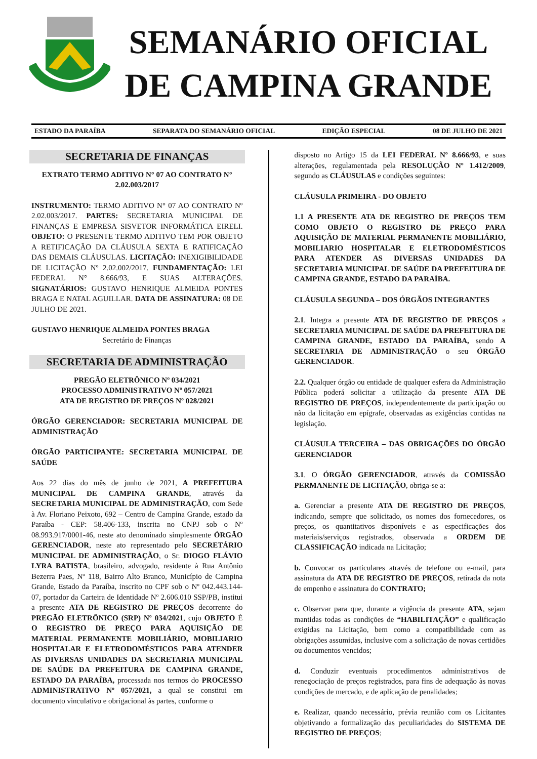SEMANÁRIO OFICIAL
DE CAMPINA GRANDE
ESTADO DA PARAÍBA SEPARATA DO SEMANÁRIO OFICIAL EDIÇÃO ESPECIAL 08 DE JULHO DE 2021
SECRETARIA DE FINANÇAS
EXTRATO TERMO ADITIVO N° 07 AO CONTRATO N° 2.02.003/2017
INSTRUMENTO: TERMO ADITIVO N° 07 AO CONTRATO Nº 2.02.003/2017. PARTES: SECRETARIA MUNICIPAL DE FINANÇAS E EMPRESA SISVETOR INFORMÁTICA EIRELI. OBJETO: O PRESENTE TERMO ADITIVO TEM POR OBJETO A RETIFICAÇÃO DA CLÁUSULA SEXTA E RATIFICAÇÃO DAS DEMAIS CLÁUSULAS. LICITAÇÃO: INEXIGIBILIDADE DE LICITAÇÃO Nº 2.02.002/2017. FUNDAMENTAÇÃO: LEI FEDERAL N° 8.666/93, E SUAS ALTERAÇÕES. SIGNATÁRIOS: GUSTAVO HENRIQUE ALMEIDA PONTES BRAGA E NATAL AGUILLAR. DATA DE ASSINATURA: 08 DE JULHO DE 2021.
GUSTAVO HENRIQUE ALMEIDA PONTES BRAGA
Secretário de Finanças
SECRETARIA DE ADMINISTRAÇÃO
PREGÃO ELETRÔNICO Nº 034/2021
PROCESSO ADMINISTRATIVO Nº 057/2021
ATA DE REGISTRO DE PREÇOS Nº 028/2021
ÓRGÃO GERENCIADOR: SECRETARIA MUNICIPAL DE ADMINISTRAÇÃO
ÓRGÃO PARTICIPANTE: SECRETARIA MUNICIPAL DE SAÚDE
Aos 22 dias do mês de junho de 2021, A PREFEITURA MUNICIPAL DE CAMPINA GRANDE, através da SECRETARIA MUNICIPAL DE ADMINISTRAÇÃO, com Sede à Av. Floriano Peixoto, 692 – Centro de Campina Grande, estado da Paraíba - CEP: 58.406-133, inscrita no CNPJ sob o Nº 08.993.917/0001-46, neste ato denominado simplesmente ÓRGÃO GERENCIADOR, neste ato representado pelo SECRETÁRIO MUNICIPAL DE ADMINISTRAÇÃO, o Sr. DIOGO FLÁVIO LYRA BATISTA, brasileiro, advogado, residente à Rua Antônio Bezerra Paes, Nº 118, Bairro Alto Branco, Município de Campina Grande, Estado da Paraíba, inscrito no CPF sob o Nº 042.443.144-07, portador da Carteira de Identidade Nº 2.606.010 SSP/PB, institui a presente ATA DE REGISTRO DE PREÇOS decorrente do PREGÃO ELETRÔNICO (SRP) Nº 034/2021, cujo OBJETO É O REGISTRO DE PREÇO PARA AQUISIÇÃO DE MATERIAL PERMANENTE MOBILIÁRIO, MOBILIARIO HOSPITALAR E ELETRODOMÉSTICOS PARA ATENDER AS DIVERSAS UNIDADES DA SECRETARIA MUNICIPAL DE SAÚDE DA PREFEITURA DE CAMPINA GRANDE, ESTADO DA PARAÍBA, processada nos termos do PROCESSO ADMINISTRATIVO Nº 057/2021, a qual se constitui em documento vinculativo e obrigacional às partes, conforme o
disposto no Artigo 15 da LEI FEDERAL Nº 8.666/93, e suas alterações, regulamentada pela RESOLUÇÃO Nº 1.412/2009, segundo as CLÁUSULAS e condições seguintes:
CLÁUSULA PRIMEIRA - DO OBJETO
1.1 A PRESENTE ATA DE REGISTRO DE PREÇOS TEM COMO OBJETO O REGISTRO DE PREÇO PARA AQUISIÇÃO DE MATERIAL PERMANENTE MOBILIÁRIO, MOBILIARIO HOSPITALAR E ELETRODOMÉSTICOS PARA ATENDER AS DIVERSAS UNIDADES DA SECRETARIA MUNICIPAL DE SAÚDE DA PREFEITURA DE CAMPINA GRANDE, ESTADO DA PARAÍBA.
CLÁUSULA SEGUNDA – DOS ÓRGÃOS INTEGRANTES
2.1. Integra a presente ATA DE REGISTRO DE PREÇOS a SECRETARIA MUNICIPAL DE SAÚDE DA PREFEITURA DE CAMPINA GRANDE, ESTADO DA PARAÍBA, sendo A SECRETARIA DE ADMINISTRAÇÃO o seu ÓRGÃO GERENCIADOR.
2.2. Qualquer órgão ou entidade de qualquer esfera da Administração Pública poderá solicitar a utilização da presente ATA DE REGISTRO DE PREÇOS, independentemente da participação ou não da licitação em epígrafe, observadas as exigências contidas na legislação.
CLÁUSULA TERCEIRA – DAS OBRIGAÇÕES DO ÓRGÃO GERENCIADOR
3.1. O ÓRGÃO GERENCIADOR, através da COMISSÃO PERMANENTE DE LICITAÇÃO, obriga-se a:
a. Gerenciar a presente ATA DE REGISTRO DE PREÇOS, indicando, sempre que solicitado, os nomes dos fornecedores, os preços, os quantitativos disponíveis e as especificações dos materiais/serviços registrados, observada a ORDEM DE CLASSIFICAÇÃO indicada na Licitação;
b. Convocar os particulares através de telefone ou e-mail, para assinatura da ATA DE REGISTRO DE PREÇOS, retirada da nota de empenho e assinatura do CONTRATO;
c. Observar para que, durante a vigência da presente ATA, sejam mantidas todas as condições de “HABILITAÇÃO” e qualificação exigidas na Licitação, bem como a compatibilidade com as obrigações assumidas, inclusive com a solicitação de novas certidões ou documentos vencidos;
d. Conduzir eventuais procedimentos administrativos de renegociação de preços registrados, para fins de adequação às novas condições de mercado, e de aplicação de penalidades;
e. Realizar, quando necessário, prévia reunião com os Licitantes objetivando a formalização das peculiaridades do SISTEMA DE REGISTRO DE PREÇOS;